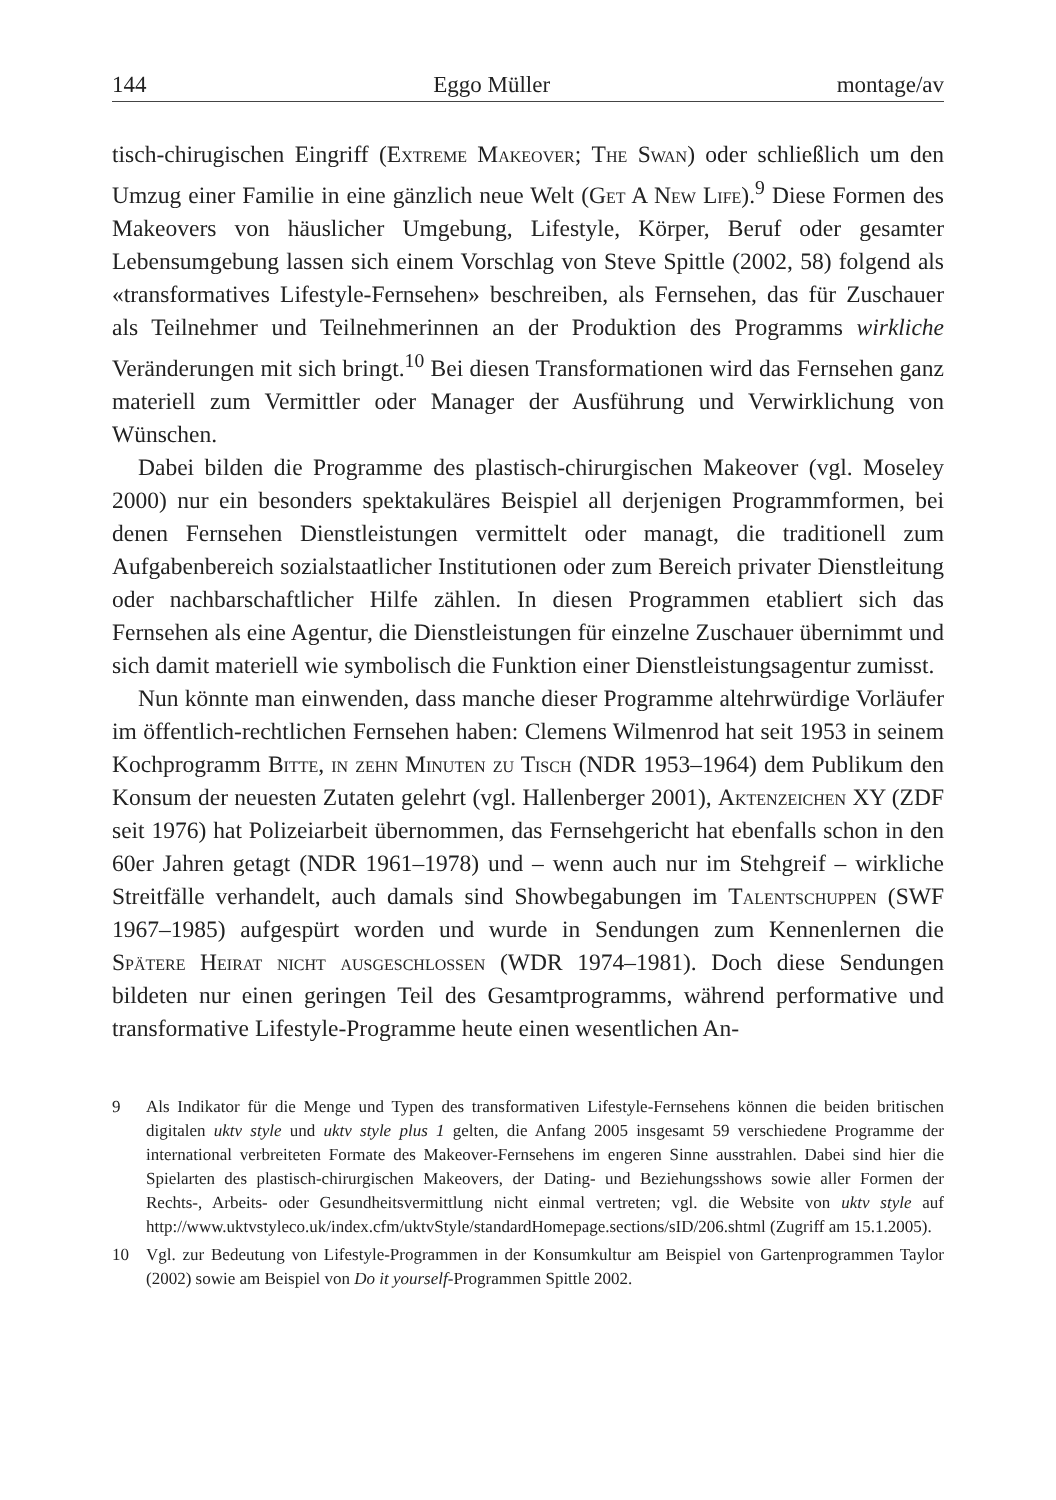144 Eggo Müller montage/av
tisch-chirugischen Eingriff (Extreme Makeover; The Swan) oder schließlich um den Umzug einer Familie in eine gänzlich neue Welt (Get A New Life).<sup>9</sup> Diese Formen des Makeovers von häuslicher Umgebung, Lifestyle, Körper, Beruf oder gesamter Lebensumgebung lassen sich einem Vorschlag von Steve Spittle (2002, 58) folgend als «transformatives Lifestyle-Fernsehen» beschreiben, als Fernsehen, das für Zuschauer als Teilnehmer und Teilnehmerinnen an der Produktion des Programms wirkliche Veränderungen mit sich bringt.<sup>10</sup> Bei diesen Transformationen wird das Fernsehen ganz materiell zum Vermittler oder Manager der Ausführung und Verwirklichung von Wünschen.
Dabei bilden die Programme des plastisch-chirurgischen Makeover (vgl. Moseley 2000) nur ein besonders spektakuläres Beispiel all derjenigen Programmformen, bei denen Fernsehen Dienstleistungen vermittelt oder managt, die traditionell zum Aufgabenbereich sozialstaatlicher Institutionen oder zum Bereich privater Dienstleitung oder nachbarschaftlicher Hilfe zählen. In diesen Programmen etabliert sich das Fernsehen als eine Agentur, die Dienstleistungen für einzelne Zuschauer übernimmt und sich damit materiell wie symbolisch die Funktion einer Dienstleistungsagentur zumisst.
Nun könnte man einwenden, dass manche dieser Programme altehrwürdige Vorläufer im öffentlich-rechtlichen Fernsehen haben: Clemens Wilmenrod hat seit 1953 in seinem Kochprogramm Bitte, in zehn Minuten zu Tisch (NDR 1953–1964) dem Publikum den Konsum der neuesten Zutaten gelehrt (vgl. Hallenberger 2001), Aktenzeichen XY (ZDF seit 1976) hat Polizeiarbeit übernommen, das Fernsehgericht hat ebenfalls schon in den 60er Jahren getagt (NDR 1961–1978) und – wenn auch nur im Stehgreif – wirkliche Streitfälle verhandelt, auch damals sind Showbegabungen im Talentschuppen (SWF 1967–1985) aufgespürt worden und wurde in Sendungen zum Kennenlernen die Spätere Heirat nicht ausgeschlossen (WDR 1974–1981). Doch diese Sendungen bildeten nur einen geringen Teil des Gesamtprogramms, während performative und transformative Lifestyle-Programme heute einen wesentlichen An-
9 Als Indikator für die Menge und Typen des transformativen Lifestyle-Fernsehens können die beiden britischen digitalen uktv style und uktv style plus 1 gelten, die Anfang 2005 insgesamt 59 verschiedene Programme der international verbreiteten Formate des Makeover-Fernsehens im engeren Sinne ausstrahlen. Dabei sind hier die Spielarten des plastisch-chirurgischen Makeovers, der Dating- und Beziehungsshows sowie aller Formen der Rechts-, Arbeits- oder Gesundheitsvermittlung nicht einmal vertreten; vgl. die Website von uktv style auf http://www.uktvstyleco.uk/index.cfm/uktvStyle/standardHomepage.sections/sID/206.shtml (Zugriff am 15.1.2005).
10 Vgl. zur Bedeutung von Lifestyle-Programmen in der Konsumkultur am Beispiel von Gartenprogrammen Taylor (2002) sowie am Beispiel von Do it yourself-Programmen Spittle 2002.